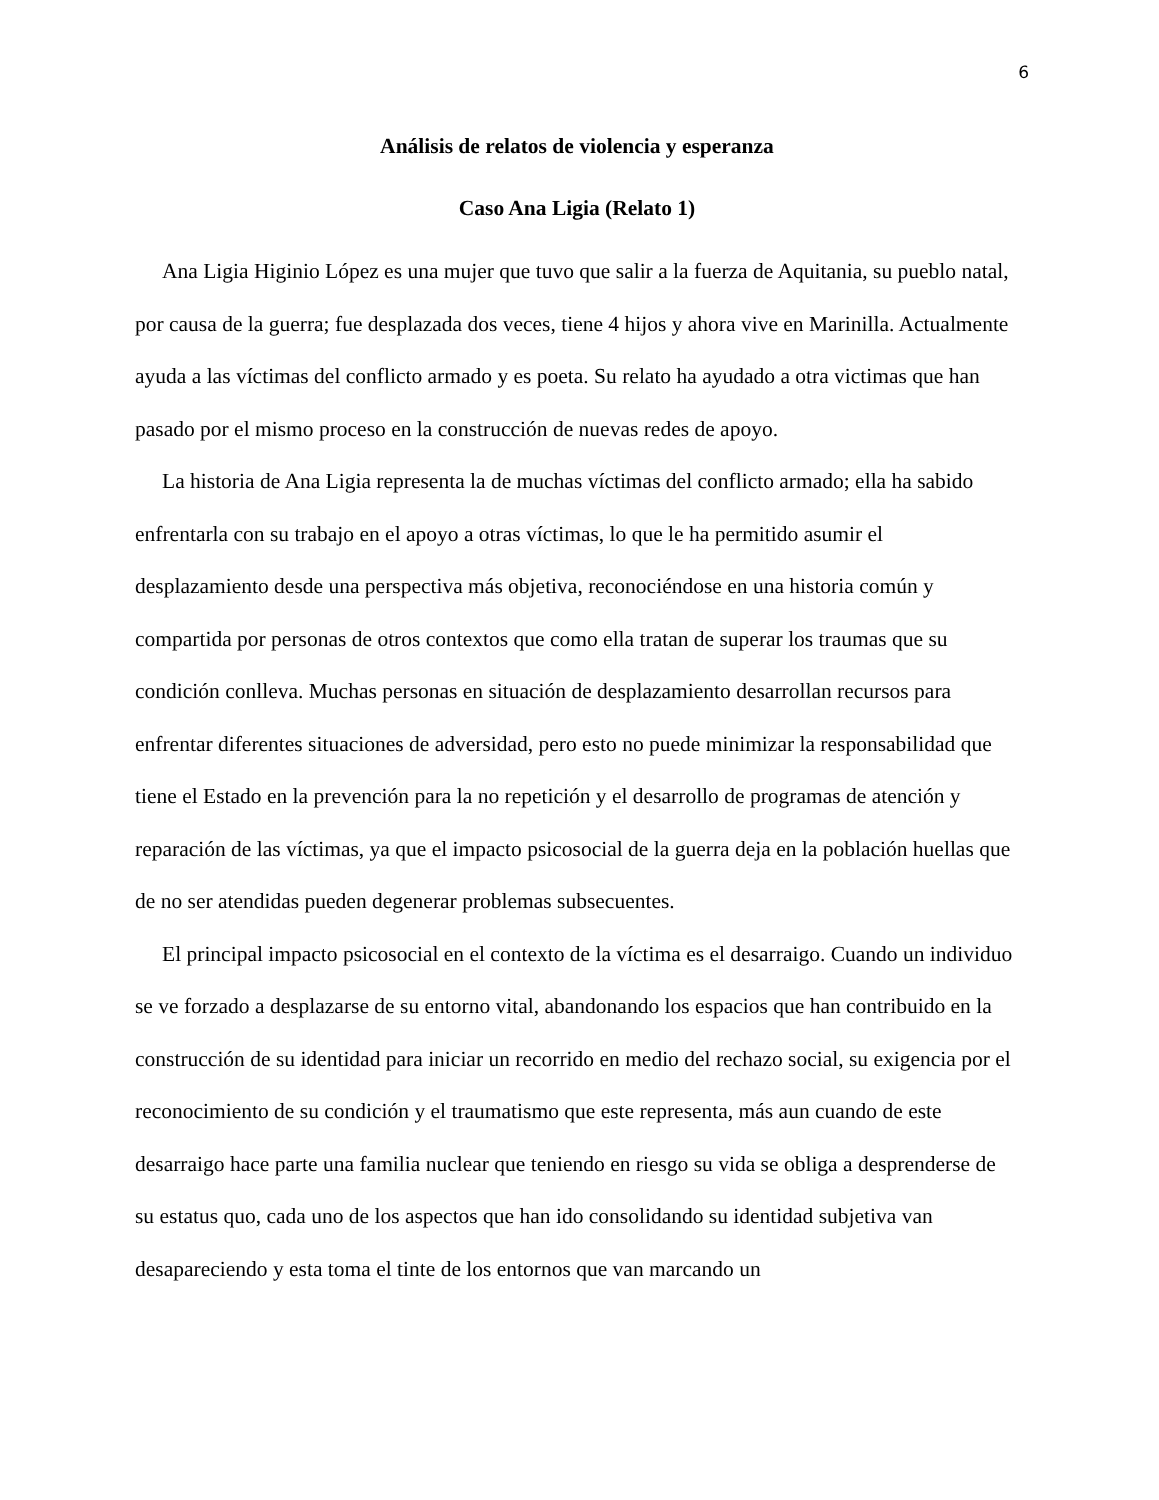6
Análisis de relatos de violencia y esperanza
Caso Ana Ligia (Relato 1)
Ana Ligia Higinio López es una mujer que tuvo que salir a la fuerza de Aquitania, su pueblo natal, por causa de la guerra; fue desplazada dos veces, tiene 4 hijos y ahora vive en Marinilla. Actualmente ayuda a las víctimas del conflicto armado y es poeta. Su relato ha ayudado a otra victimas que han pasado por el mismo proceso en la construcción de nuevas redes de apoyo.
La historia de Ana Ligia representa la de muchas víctimas del conflicto armado; ella ha sabido enfrentarla con su trabajo en el apoyo a otras víctimas, lo que le ha permitido asumir el desplazamiento desde una perspectiva más objetiva, reconociéndose en una historia común y compartida por personas de otros contextos que como ella tratan de superar los traumas que su condición conlleva. Muchas personas en situación de desplazamiento desarrollan recursos para enfrentar diferentes situaciones de adversidad, pero esto no puede minimizar la responsabilidad que tiene el Estado en la prevención para la no repetición y el desarrollo de programas de atención y reparación de las víctimas, ya que el impacto psicosocial de la guerra deja en la población huellas que de no ser atendidas pueden degenerar problemas subsecuentes.
El principal impacto psicosocial en el contexto de la víctima es el desarraigo. Cuando un individuo se ve forzado a desplazarse de su entorno vital, abandonando los espacios que han contribuido en la construcción de su identidad para iniciar un recorrido en medio del rechazo social, su exigencia por el reconocimiento de su condición y el traumatismo que este representa, más aun cuando de este desarraigo hace parte una familia nuclear que teniendo en riesgo su vida se obliga a desprenderse de su estatus quo, cada uno de los aspectos que han ido consolidando su identidad subjetiva van desapareciendo y esta toma el tinte de los entornos que van marcando un